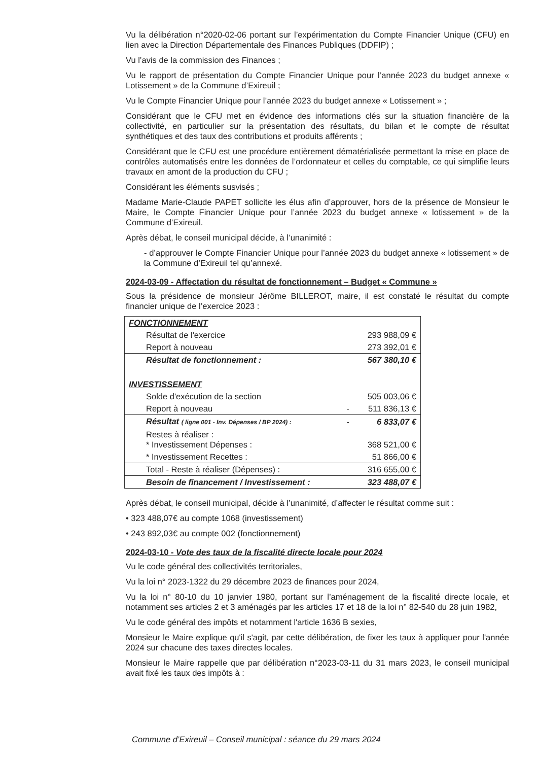Vu la délibération n°2020-02-06 portant sur l’expérimentation du Compte Financier Unique (CFU) en lien avec la Direction Départementale des Finances Publiques (DDFIP) ;
Vu l’avis de la commission des Finances ;
Vu le rapport de présentation du Compte Financier Unique pour l’année 2023 du budget annexe « Lotissement » de la Commune d’Exireuil ;
Vu le Compte Financier Unique pour l’année 2023 du budget annexe « Lotissement » ;
Considérant que le CFU met en évidence des informations clés sur la situation financière de la collectivité, en particulier sur la présentation des résultats, du bilan et le compte de résultat synthétiques et des taux des contributions et produits afférents ;
Considérant que le CFU est une procédure entièrement dématérialisée permettant la mise en place de contrôles automatisés entre les données de l’ordonnateur et celles du comptable, ce qui simplifie leurs travaux en amont de la production du CFU ;
Considérant les éléments susvisés ;
Madame Marie-Claude PAPET sollicite les élus afin d’approuver, hors de la présence de Monsieur le Maire, le Compte Financier Unique pour l’année 2023 du budget annexe « lotissement » de la Commune d’Exireuil.
Après débat, le conseil municipal décide, à l’unanimité :
- d’approuver le Compte Financier Unique pour l’année 2023 du budget annexe « lotissement » de la Commune d’Exireuil tel qu’annexé.
2024-03-09 - Affectation du résultat de fonctionnement – Budget « Commune »
Sous la présidence de monsieur Jérôme BILLEROT, maire, il est constaté le résultat du compte financier unique de l’exercice 2023 :
| FONCTIONNEMENT | | |
| Résultat de l'exercice | | 293 988,09 € |
| Report à nouveau | | 273 392,01 € |
| Résultat de fonctionnement : | | 567 380,10 € |
| INVESTISSEMENT | | |
| Solde d'exécution de la section | | 505 003,06 € |
| Report à nouveau | - | 511 836,13 € |
| Résultat ( ligne 001 - Inv. Dépenses / BP 2024) : | - | 6 833,07 € |
| Restes à réaliser : * Investissement Dépenses : | | 368 521,00 € |
| * Investissement Recettes : | | 51 866,00 € |
| Total - Reste à réaliser (Dépenses) : | | 316 655,00 € |
| Besoin de financement / Investissement : | | 323 488,07 € |
Après débat, le conseil municipal, décide à l’unanimité, d’affecter le résultat comme suit :
• 323 488,07€ au compte 1068 (investissement)
• 243 892,03€ au compte 002 (fonctionnement)
2024-03-10 - Vote des taux de la fiscalité directe locale pour 2024
Vu le code général des collectivités territoriales,
Vu la loi n° 2023-1322 du 29 décembre 2023 de finances pour 2024,
Vu la loi n° 80-10 du 10 janvier 1980, portant sur l’aménagement de la fiscalité directe locale, et notamment ses articles 2 et 3 aménagés par les articles 17 et 18 de la loi n° 82-540 du 28 juin 1982,
Vu le code général des impôts et notamment l'article 1636 B sexies,
Monsieur le Maire explique qu'il s'agit, par cette délibération, de fixer les taux à appliquer pour l'année 2024 sur chacune des taxes directes locales.
Monsieur le Maire rappelle que par délibération n°2023-03-11 du 31 mars 2023, le conseil municipal avait fixé les taux des impôts à :
Commune d’Exireuil – Conseil municipal : séance du 29 mars 2024